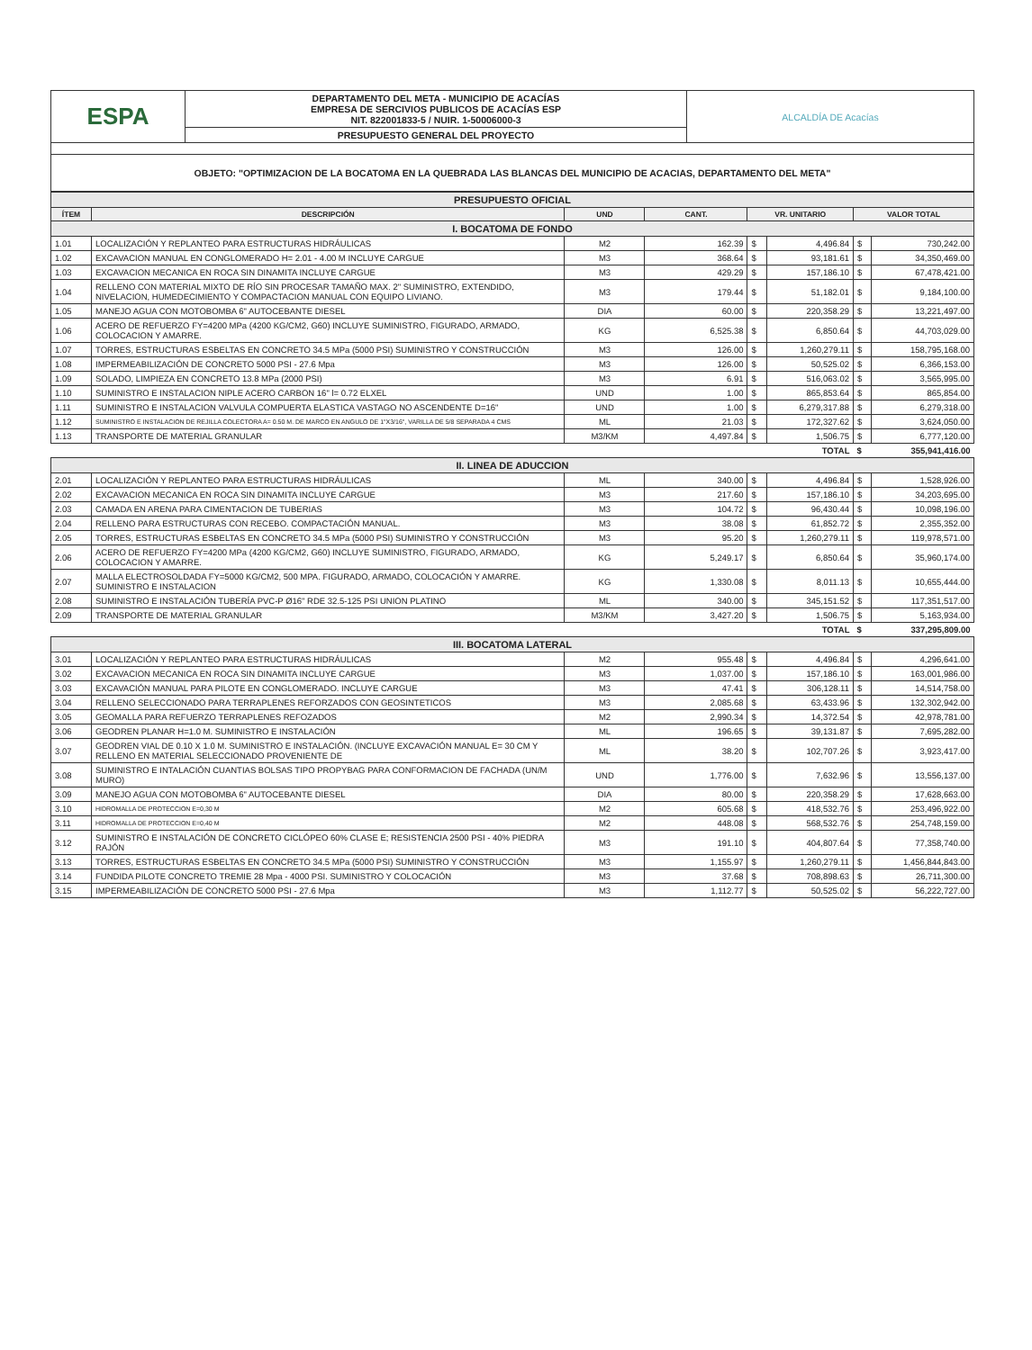| ESPA | DEPARTAMENTO DEL META - MUNICIPIO DE ACACÍAS EMPRESA DE SERCIVIOS PUBLICOS DE ACACÍAS ESP NIT. 822001833-5 / NUIR. 1-50006000-3 | ALCALDÍA DE Acacías |
| | PRESUPUESTO GENERAL DEL PROYECTO | |
| OBJETO: "OPTIMIZACION DE LA BOCATOMA EN LA QUEBRADA LAS BLANCAS DEL MUNICIPIO DE ACACIAS, DEPARTAMENTO DEL META" | | |
| PRESUPUESTO OFICIAL | | | | | | | |
| ÍTEM | DESCRIPCIÓN | UND | CANT. | VR. UNITARIO | | VALOR TOTAL | |
| I. BOCATOMA DE FONDO | | | | | | | |
| 1.01 | LOCALIZACIÓN Y REPLANTEO PARA ESTRUCTURAS HIDRÁULICAS | M2 | 162.39 | $ | 4,496.84 | $ | 730,242.00 |
| 1.02 | EXCAVACION MANUAL EN CONGLOMERADO H= 2.01 - 4.00 M INCLUYE CARGUE | M3 | 368.64 | $ | 93,181.61 | $ | 34,350,469.00 |
| 1.03 | EXCAVACION MECANICA EN ROCA SIN DINAMITA INCLUYE CARGUE | M3 | 429.29 | $ | 157,186.10 | $ | 67,478,421.00 |
| 1.04 | RELLENO CON MATERIAL MIXTO DE RÍO SIN PROCESAR TAMAÑO MAX. 2" SUMINISTRO, EXTENDIDO, NIVELACION, HUMEDECIMIENTO Y COMPACTACION MANUAL CON EQUIPO LIVIANO. | M3 | 179.44 | $ | 51,182.01 | $ | 9,184,100.00 |
| 1.05 | MANEJO AGUA CON MOTOBOMBA 6" AUTOCEBANTE DIESEL | DIA | 60.00 | $ | 220,358.29 | $ | 13,221,497.00 |
| 1.06 | ACERO DE REFUERZO FY=4200 MPa (4200 KG/CM2, G60) INCLUYE SUMINISTRO, FIGURADO, ARMADO, COLOCACION Y AMARRE. | KG | 6,525.38 | $ | 6,850.64 | $ | 44,703,029.00 |
| 1.07 | TORRES, ESTRUCTURAS ESBELTAS EN CONCRETO 34.5 MPa (5000 PSI) SUMINISTRO Y CONSTRUCCIÓN | M3 | 126.00 | $ | 1,260,279.11 | $ | 158,795,168.00 |
| 1.08 | IMPERMEABILIZACIÓN DE CONCRETO 5000 PSI - 27.6 Mpa | M3 | 126.00 | $ | 50,525.02 | $ | 6,366,153.00 |
| 1.09 | SOLADO, LIMPIEZA EN CONCRETO 13.8 MPa (2000 PSI) | M3 | 6.91 | $ | 516,063.02 | $ | 3,565,995.00 |
| 1.10 | SUMINISTRO E INSTALACION NIPLE ACERO CARBON 16" l= 0.72 ELXEL | UND | 1.00 | $ | 865,853.64 | $ | 865,854.00 |
| 1.11 | SUMINISTRO E INSTALACION VALVULA COMPUERTA ELASTICA VASTAGO NO ASCENDENTE D=16" | UND | 1.00 | $ | 6,279,317.88 | $ | 6,279,318.00 |
| 1.12 | SUMINISTRO E INSTALACION DE REJILLA COLECTORA A= 0.50 M. DE MARCO EN ANGULO DE 1"X3/16", VARILLA DE 5/8 SEPARADA 4 CMS | ML | 21.03 | $ | 172,327.62 | $ | 3,624,050.00 |
| 1.13 | TRANSPORTE DE MATERIAL GRANULAR | M3/KM | 4,497.84 | $ | 1,506.75 | $ | 6,777,120.00 |
| TOTAL | | | | | | $ | 355,941,416.00 |
| II. LINEA DE ADUCCION | | | | | | | |
| 2.01 | LOCALIZACIÓN Y REPLANTEO PARA ESTRUCTURAS HIDRÁULICAS | ML | 340.00 | $ | 4,496.84 | $ | 1,528,926.00 |
| 2.02 | EXCAVACION MECANICA EN ROCA SIN DINAMITA INCLUYE CARGUE | M3 | 217.60 | $ | 157,186.10 | $ | 34,203,695.00 |
| 2.03 | CAMADA EN ARENA PARA CIMENTACION DE TUBERIAS | M3 | 104.72 | $ | 96,430.44 | $ | 10,098,196.00 |
| 2.04 | RELLENO PARA ESTRUCTURAS CON RECEBO. COMPACTACIÓN MANUAL. | M3 | 38.08 | $ | 61,852.72 | $ | 2,355,352.00 |
| 2.05 | TORRES, ESTRUCTURAS ESBELTAS EN CONCRETO 34.5 MPa (5000 PSI) SUMINISTRO Y CONSTRUCCIÓN | M3 | 95.20 | $ | 1,260,279.11 | $ | 119,978,571.00 |
| 2.06 | ACERO DE REFUERZO FY=4200 MPa (4200 KG/CM2, G60) INCLUYE SUMINISTRO, FIGURADO, ARMADO, COLOCACION Y AMARRE. | KG | 5,249.17 | $ | 6,850.64 | $ | 35,960,174.00 |
| 2.07 | MALLA ELECTROSOLDADA FY=5000 KG/CM2, 500 MPA. FIGURADO, ARMADO, COLOCACIÓN Y AMARRE. SUMINISTRO E INSTALACION | KG | 1,330.08 | $ | 8,011.13 | $ | 10,655,444.00 |
| 2.08 | SUMINISTRO E INSTALACIÓN TUBERÍA PVC-P Ø16" RDE 32.5-125 PSI UNION PLATINO | ML | 340.00 | $ | 345,151.52 | $ | 117,351,517.00 |
| 2.09 | TRANSPORTE DE MATERIAL GRANULAR | M3/KM | 3,427.20 | $ | 1,506.75 | $ | 5,163,934.00 |
| TOTAL | | | | | | $ | 337,295,809.00 |
| III. BOCATOMA LATERAL | | | | | | | |
| 3.01 | LOCALIZACIÓN Y REPLANTEO PARA ESTRUCTURAS HIDRÁULICAS | M2 | 955.48 | $ | 4,496.84 | $ | 4,296,641.00 |
| 3.02 | EXCAVACION MECANICA EN ROCA SIN DINAMITA INCLUYE CARGUE | M3 | 1,037.00 | $ | 157,186.10 | $ | 163,001,986.00 |
| 3.03 | EXCAVACIÓN MANUAL PARA PILOTE EN CONGLOMERADO. INCLUYE CARGUE | M3 | 47.41 | $ | 306,128.11 | $ | 14,514,758.00 |
| 3.04 | RELLENO SELECCIONADO PARA TERRAPLENES REFORZADOS CON GEOSINTETICOS | M3 | 2,085.68 | $ | 63,433.96 | $ | 132,302,942.00 |
| 3.05 | GEOMALLA PARA REFUERZO TERRAPLENES REFOZADOS | M2 | 2,990.34 | $ | 14,372.54 | $ | 42,978,781.00 |
| 3.06 | GEODREN PLANAR H=1.0 M. SUMINISTRO E INSTALACIÓN | ML | 196.65 | $ | 39,131.87 | $ | 7,695,282.00 |
| 3.07 | GEODREN VIAL DE 0.10 X 1.0 M. SUMINISTRO E INSTALACIÓN. (INCLUYE EXCAVACIÓN MANUAL E= 30 CM Y RELLENO EN MATERIAL SELECCIONADO PROVENIENTE DE | ML | 38.20 | $ | 102,707.26 | $ | 3,923,417.00 |
| 3.08 | SUMINISTRO E INTALACIÓN CUANTIAS BOLSAS TIPO PROPYBAG PARA CONFORMACION DE FACHADA (UN/M MURO) | UND | 1,776.00 | $ | 7,632.96 | $ | 13,556,137.00 |
| 3.09 | MANEJO AGUA CON MOTOBOMBA 6" AUTOCEBANTE DIESEL | DIA | 80.00 | $ | 220,358.29 | $ | 17,628,663.00 |
| 3.10 | HIDROMALLA DE PROTECCION E=0,30 M | M2 | 605.68 | $ | 418,532.76 | $ | 253,496,922.00 |
| 3.11 | HIDROMALLA DE PROTECCION E=0,40 M | M2 | 448.08 | $ | 568,532.76 | $ | 254,748,159.00 |
| 3.12 | SUMINISTRO E INSTALACIÓN DE CONCRETO CICLÓPEO 60% CLASE E; RESISTENCIA 2500 PSI - 40% PIEDRA RAJÓN | M3 | 191.10 | $ | 404,807.64 | $ | 77,358,740.00 |
| 3.13 | TORRES, ESTRUCTURAS ESBELTAS EN CONCRETO 34.5 MPa (5000 PSI) SUMINISTRO Y CONSTRUCCIÓN | M3 | 1,155.97 | $ | 1,260,279.11 | $ | 1,456,844,843.00 |
| 3.14 | FUNDIDA PILOTE CONCRETO TREMIE 28 Mpa - 4000 PSI. SUMINISTRO Y COLOCACIÓN | M3 | 37.68 | $ | 708,898.63 | $ | 26,711,300.00 |
| 3.15 | IMPERMEABILIZACIÓN DE CONCRETO 5000 PSI - 27.6 Mpa | M3 | 1,112.77 | $ | 50,525.02 | $ | 56,222,727.00 |